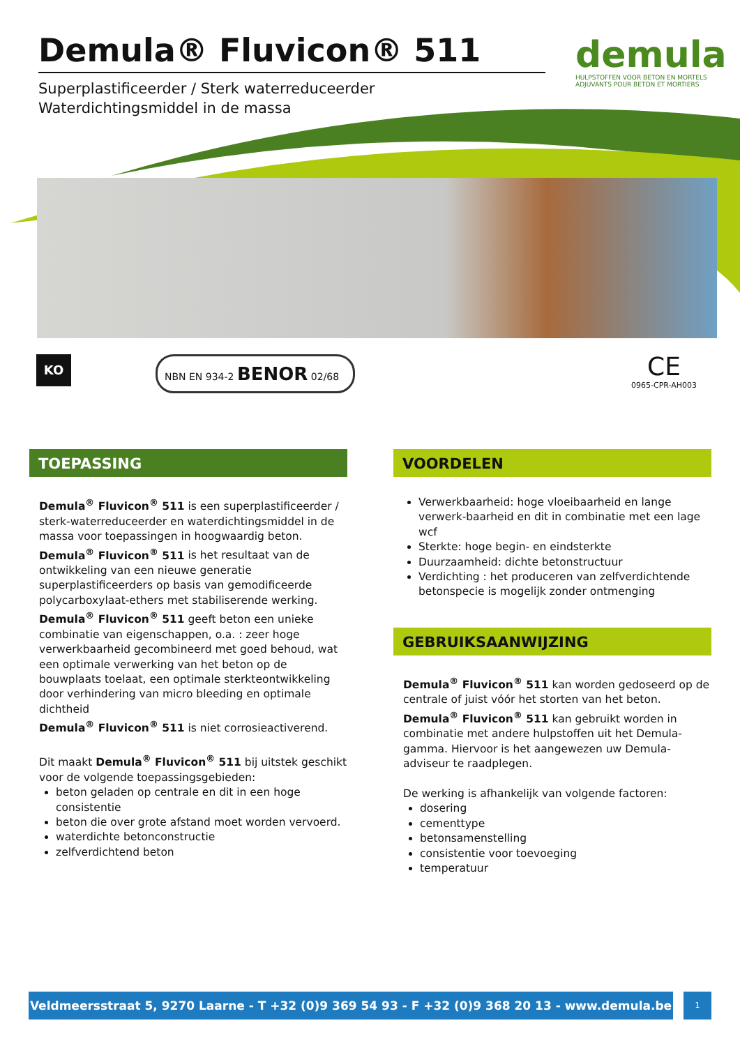Demula® Fluvicon® 511
Superplastificeerder / Sterk waterreduceerder
Waterdichtingsmiddel in de massa
demula
HULPSTOFFEN VOOR BETON EN MORTELS
ADJUVANTS POUR BETON ET MORTIERS
KO NBN EN 934-2 BENOR 02/68 CE
0965-CPR-AH003
TOEPASSING
Demula<sup>®</sup> Fluvicon<sup>®</sup> 511 is een superplastificeerder / sterk-waterreduceerder en waterdichtingsmiddel in de massa voor toepassingen in hoogwaardig beton.
Demula<sup>®</sup> Fluvicon<sup>®</sup> 511 is het resultaat van de ontwikkeling van een nieuwe generatie superplastificeerders op basis van gemodificeerde polycarboxylaat-ethers met stabiliserende werking.
Demula<sup>®</sup> Fluvicon<sup>®</sup> 511 geeft beton een unieke combinatie van eigenschappen, o.a. : zeer hoge verwerkbaarheid gecombineerd met goed behoud, wat een optimale verwerking van het beton op de bouwplaats toelaat, een optimale sterkteontwikkeling door verhindering van micro bleeding en optimale dichtheid
Demula<sup>®</sup> Fluvicon<sup>®</sup> 511 is niet corrosieactiverend.
Dit maakt Demula<sup>®</sup> Fluvicon<sup>®</sup> 511 bij uitstek geschikt voor de volgende toepassingsgebieden:
beton geladen op centrale en dit in een hoge consistentie
beton die over grote afstand moet worden vervoerd.
waterdichte betonconstructie
zelfverdichtend beton
VOORDELEN
Verwerkbaarheid: hoge vloeibaarheid en lange verwerk-baarheid en dit in combinatie met een lage wcf
Sterkte: hoge begin- en eindsterkte
Duurzaamheid: dichte betonstructuur
Verdichting : het produceren van zelfverdichtende betonspecie is mogelijk zonder ontmenging
GEBRUIKSAANWIJZING
Demula<sup>®</sup> Fluvicon<sup>®</sup> 511 kan worden gedoseerd op de centrale of juist vóór het storten van het beton.
Demula<sup>®</sup> Fluvicon<sup>®</sup> 511 kan gebruikt worden in combinatie met andere hulpstoffen uit het Demula-gamma. Hiervoor is het aangewezen uw Demula-adviseur te raadplegen.
De werking is afhankelijk van volgende factoren:
dosering
cementtype
betonsamenstelling
consistentie voor toevoeging
temperatuur
Veldmeersstraat 5, 9270 Laarne - T +32 (0)9 369 54 93 - F +32 (0)9 368 20 13 - www.demula.be
1